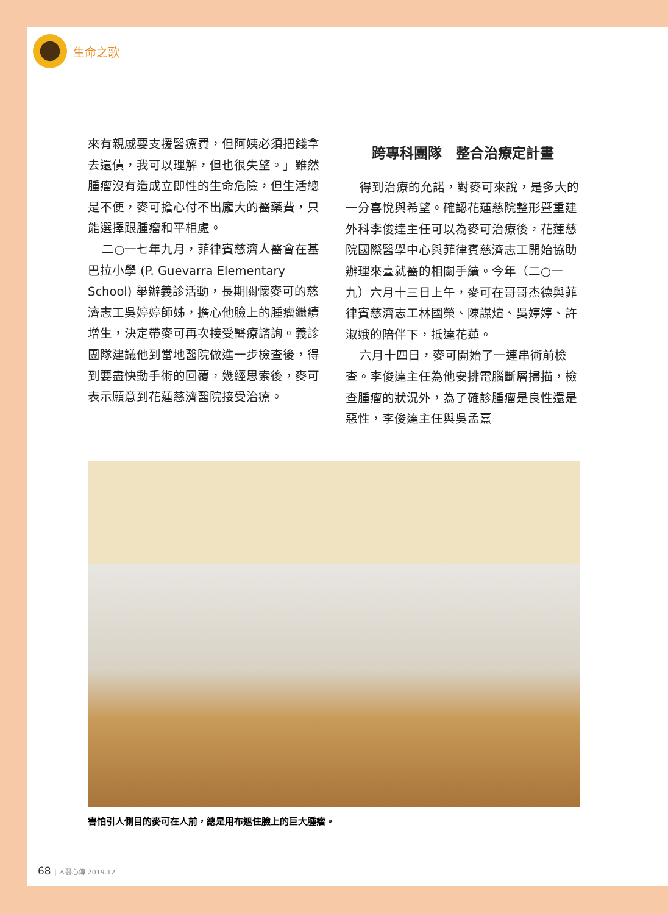生命之歌
來有親戚要支援醫療費，但阿姨必須把錢拿去還債，我可以理解，但也很失望。」雖然腫瘤沒有造成立即性的生命危險，但生活總是不便，麥可擔心付不出龐大的醫藥費，只能選擇跟腫瘤和平相處。
二○一七年九月，菲律賓慈濟人醫會在基巴拉小學 (P. Guevarra Elementary School) 舉辦義診活動，長期關懷麥可的慈濟志工吳婷婷師姊，擔心他臉上的腫瘤繼續增生，決定帶麥可再次接受醫療諮詢。義診團隊建議他到當地醫院做進一步檢查後，得到要盡快動手術的回覆，幾經思索後，麥可表示願意到花蓮慈濟醫院接受治療。
跨專科團隊　整合治療定計畫
得到治療的允諾，對麥可來說，是多大的一分喜悅與希望。確認花蓮慈院整形暨重建外科李俊達主任可以為麥可治療後，花蓮慈院國際醫學中心與菲律賓慈濟志工開始協助辦理來臺就醫的相關手續。今年（二○一九）六月十三日上午，麥可在哥哥杰德與菲律賓慈濟志工林國榮、陳謀煊、吳婷婷、許淑娥的陪伴下，抵達花蓮。
六月十四日，麥可開始了一連串術前檢查。李俊達主任為他安排電腦斷層掃描，檢查腫瘤的狀況外，為了確診腫瘤是良性還是惡性，李俊達主任與吳孟熹
害怕引人側目的麥可在人前，總是用布遮住臉上的巨大腫瘤。
68 | 人醫心傳 2019.12